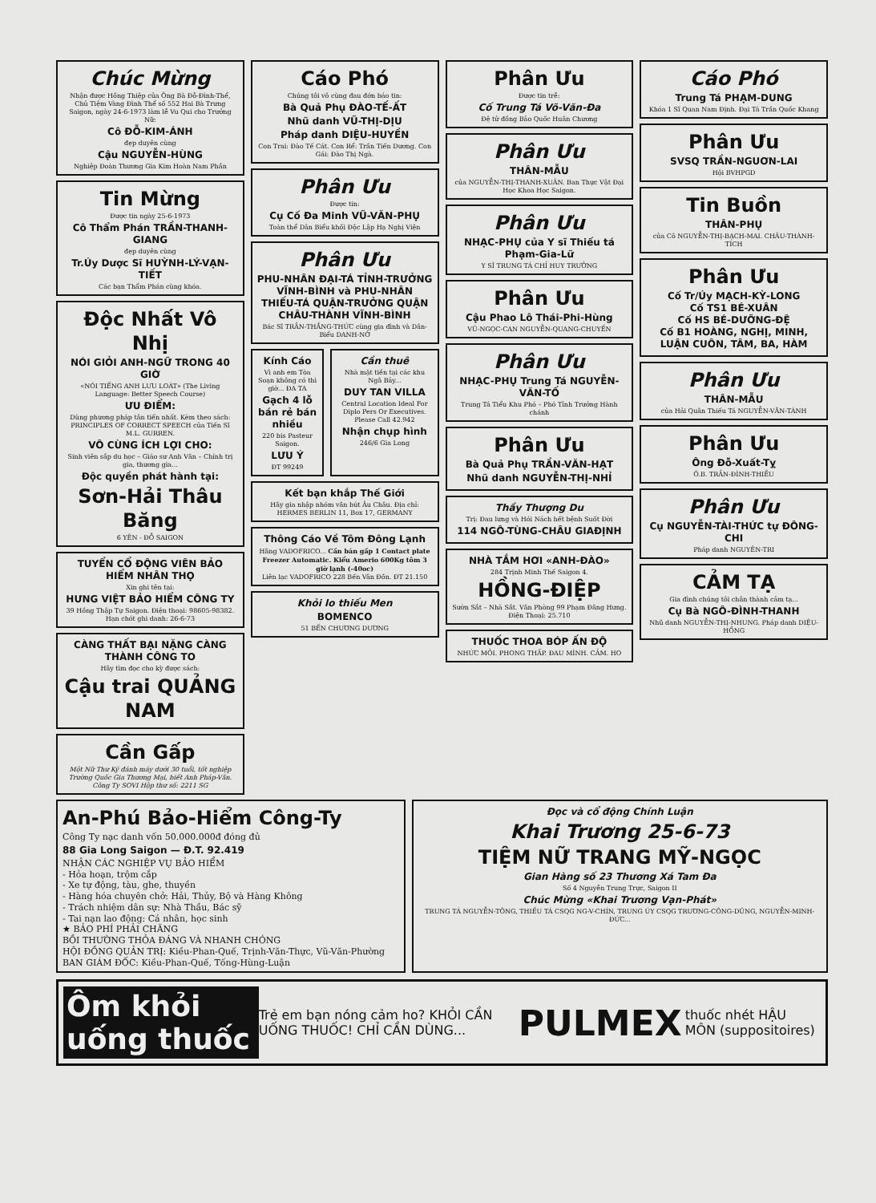Chúc Mừng
Nhận được Hồng Thiệp của Ông Bà Đỗ-Đình-Thể, Chủ Tiệm Vàng Đình Thể số 552 Hai Bà Trưng Saigon, ngày 24-6-1973 làm lễ Vu Qui cho Trưởng Nữ:
Cô ĐỖ-KIM-ÁNH
đẹp duyên cùng
Cậu NGUYỄN-HÙNG
Nghiệp Đoàn Thương Gia Kim Hoàn Nam Phần
Tin Mừng
Được tin ngày 25-6-1973
Cô Thẩm Phán TRẦN-THANH-GIANG
đẹp duyên cùng
Tr.Úy Dược Sĩ HUỲNH-LÝ-VẠN-TIẾT
Các bạn Thẩm Phán cùng khóa.
Độc Nhất Vô Nhị
NÓI GIỎI ANH-NGỮ TRONG 40 GIỜ
«NÓI TIẾNG ANH LƯU LOÁT» (The Living Language: Better Speech Course)
ƯU ĐIỂM:
Dùng phương pháp tân tiến nhất. Kèm theo sách: PRINCIPLES OF CORRECT SPEECH của Tiến Sĩ M.L. GURREN.
VÔ CÙNG ÍCH LỢI CHO:
Sinh viên sắp du học – Giáo sư Anh Văn – Chính trị gia, thương gia...
Độc quyền phát hành tại:
Sơn-Hải Thâu Băng
6 YÊN - ĐỖ SAIGON
TUYỂN CỔ ĐỘNG VIÊN BẢO HIỂM NHÂN THỌ
Xin ghi tên tại:
HƯNG VIỆT BẢO HIỂM CÔNG TY
39 Hồng Thập Tự Saigon. Điện thoại: 98605-98382. Hạn chót ghi danh: 26-6-73
CÀNG THẤT BẠI NẶNG CÀNG THÀNH CÔNG TO
Hãy tìm đọc cho kỳ được sách:
Cậu trai QUẢNG NAM
Cần Gấp
Một Nữ Thư Ký đánh máy dưới 30 tuổi, tốt nghiệp Trường Quốc Gia Thương Mại, biết Anh Pháp-Văn. Công Ty SOVI Hộp thư số: 2211 SG
Cáo Phó
Chúng tôi vô cùng đau đớn báo tin:
Bà Quả Phụ ĐÀO-TẾ-ẤT
Nhũ danh VŨ-THỊ-DỊU
Pháp danh DIỆU-HUYỀN
Con Trai: Đào Tế Cát. Con Rể: Trần Tiến Dương. Con Gái: Đào Thị Ngà.
Phân Ưu
Được tin:
Cụ Cố Đa Minh VŨ-VĂN-PHỤ
Toàn thể Dân Biểu khối Độc Lập Hạ Nghị Viện
Phân Ưu
PHU-NHÂN ĐẠI-TÁ TỈNH-TRƯỞNG VĨNH-BÌNH và PHU-NHÂN THIẾU-TÁ QUẬN-TRƯỞNG QUẬN CHÂU-THÀNH VĨNH-BÌNH
Bác Sĩ TRẦN-THẮNG-THỨC cùng gia đình và Dân-Biểu DANH-NỞ
Kính Cáo
Vì anh em Tòa Soạn không có thì giờ... ĐA TA
Gạch 4 lỗ bán rẻ bán nhiều
220 bis Pasteur Saigon.
LƯU Ý
ĐT 99249
Cần thuê
Nhà mặt tiền tại các khu Ngã Bảy...
DUY TAN VILLA
Central Location Ideal For Diplo Pers Or Executives. Please Call 42.942
Nhận chụp hình
246/6 Gia Long
Kết bạn khắp Thế Giới
Hãy gia nhập nhóm văn bút Âu Châu. Địa chỉ: HERMES BERLIN 11, Box 17, GERMANY
Thông Cáo Về Tôm Đông Lạnh
Hãng VADOFRICO... Cần bán gấp 1 Contact plate Freezer Automatic. Kiểu Amerio 600Kg tôm 3 giờ lạnh (-40oc)
Liên lạc VADOFRICO 228 Bến Vân Đồn. ĐT 21.150
Khỏi lo thiếu Men
BOMENCO
51 BẾN CHƯƠNG DƯƠNG
Phân Ưu
Được tin trễ:
Cố Trung Tá Võ-Văn-Đa
Đệ tử đồng Bảo Quốc Huân Chương
Phân Ưu
THÂN-MẪU
của NGUYỄN-THỊ-THANH-XUÂN. Ban Thực Vật Đại Học Khoa Học Saigon.
Phân Ưu
NHẠC-PHỤ của Y sĩ Thiếu tá Phạm-Gia-Lữ
Y SĨ TRUNG TÁ CHỈ HUY TRƯỞNG
Phân Ưu
Cậu Phao Lô Thái-Phi-Hùng
VŨ-NGỌC-CAN NGUYỄN-QUANG-CHUYẾN
Phân Ưu
NHẠC-PHỤ Trung Tá NGUYỄN-VĂN-TỐ
Trung Tá Tiểu Khu Phó – Phó Tỉnh Trưởng Hành chánh
Phân Ưu
Bà Quả Phụ TRẦN-VĂN-HẠT
Nhũ danh NGUYỄN-THỊ-NHỈ
Thầy Thượng Du
Trị: Đau lưng và Hói Nách hết bệnh Suốt Đời
114 NGÔ-TÙNG-CHÂU GIAĐỊNH
NHÀ TẮM HƠI «ANH-ĐÀO»
284 Trịnh Minh Thế Saigon 4.
HỒNG-ĐIỆP
Sườn Sắt – Nhà Sắt. Văn Phòng 99 Phạm Đăng Hưng. Điện Thoại: 25.710
THUỐC THOA BÓP ẤN ĐỘ
NHỨC MỎI. PHONG THẤP. ĐAU MÌNH. CẢM. HO
Cáo Phó
Trung Tá PHẠM-DUNG
Khóa 1 Sĩ Quan Nam Định. Đại Tá Trần Quốc Khang
Phân Ưu
SVSQ TRẦN-NGUƠN-LAI
Hội BVHPGD
Tin Buồn
THÂN-PHỤ
của Cô NGUYỄN-THỊ-BẠCH-MAI. CHÂU-THÀNH-TÍCH
Phân Ưu
Cố Tr/Úy MẠCH-KỲ-LONG
Cố TS1 BÉ-XUÂN
Cố HS BÉ-DƯỠNG-ĐỆ
Cố B1 HOÀNG, NGHỊ, MINH, LUẬN CUÔN, TÂM, BA, HÀM
Phân Ưu
THÂN-MẪU
của Hải Quân Thiếu Tá NGUYỄN-VĂN-TÁNH
Phân Ưu
Ông Đỗ-Xuất-Tỵ
Ô.B. TRẦN-ĐÌNH-THIỀU
Phân Ưu
Cụ NGUYỄN-TÀI-THỨC tự ĐÔNG-CHI
Pháp danh NGUYÊN-TRI
CẢM TẠ
Gia đình chúng tôi chân thành cảm tạ...
Cụ Bà NGÔ-ĐÌNH-THANH
Nhũ danh NGUYỄN-THỊ-NHUNG. Pháp danh DIỆU-HỒNG
An-Phú Bảo-Hiểm Công-Ty
Công Ty nạc danh vốn 50.000.000đ đóng đủ
88 Gia Long Saigon — Đ.T. 92.419
NHẬN CÁC NGHIỆP VỤ BẢO HIỂM
- Hỏa hoạn, trộm cắp
- Xe tự động, tàu, ghe, thuyền
- Hàng hóa chuyên chở: Hải, Thủy, Bộ và Hàng Không
- Trách nhiệm dân sự: Nhà Thầu, Bác sỹ
- Tai nạn lao động: Cá nhân, học sinh
★ BẢO PHÍ PHẢI CHĂNG
BỒI THƯỜNG THỎA ĐÁNG VÀ NHANH CHÓNG
HỘI ĐỒNG QUẢN TRỊ: Kiều-Phan-Quế, Trịnh-Văn-Thực, Vũ-Văn-Phường
BAN GIÁM ĐỐC: Kiều-Phan-Quế, Tống-Hùng-Luận
Đọc và cổ động Chính Luận
Khai Trương 25-6-73
TIỆM NỮ TRANG MỸ-NGỌC
Gian Hàng số 23 Thương Xá Tam Đa
Số 4 Nguyễn Trung Trực, Saigon II
Chúc Mừng «Khai Trương Vạn-Phát»
TRUNG TÁ NGUYỄN-TÔNG, THIẾU TÁ CSQG NG-V-CHÍN, TRUNG ÚY CSQG TRƯƠNG-CÔNG-DŨNG, NGUYỄN-MINH-ĐỨC...
Ôm khỏi uống thuốc Trẻ em bạn nóng cảm ho? KHỎI CẦN UỐNG THUỐC! CHỈ CẦN DÙNG... PULMEX thuốc nhét HẬU MÔN (suppositoires)